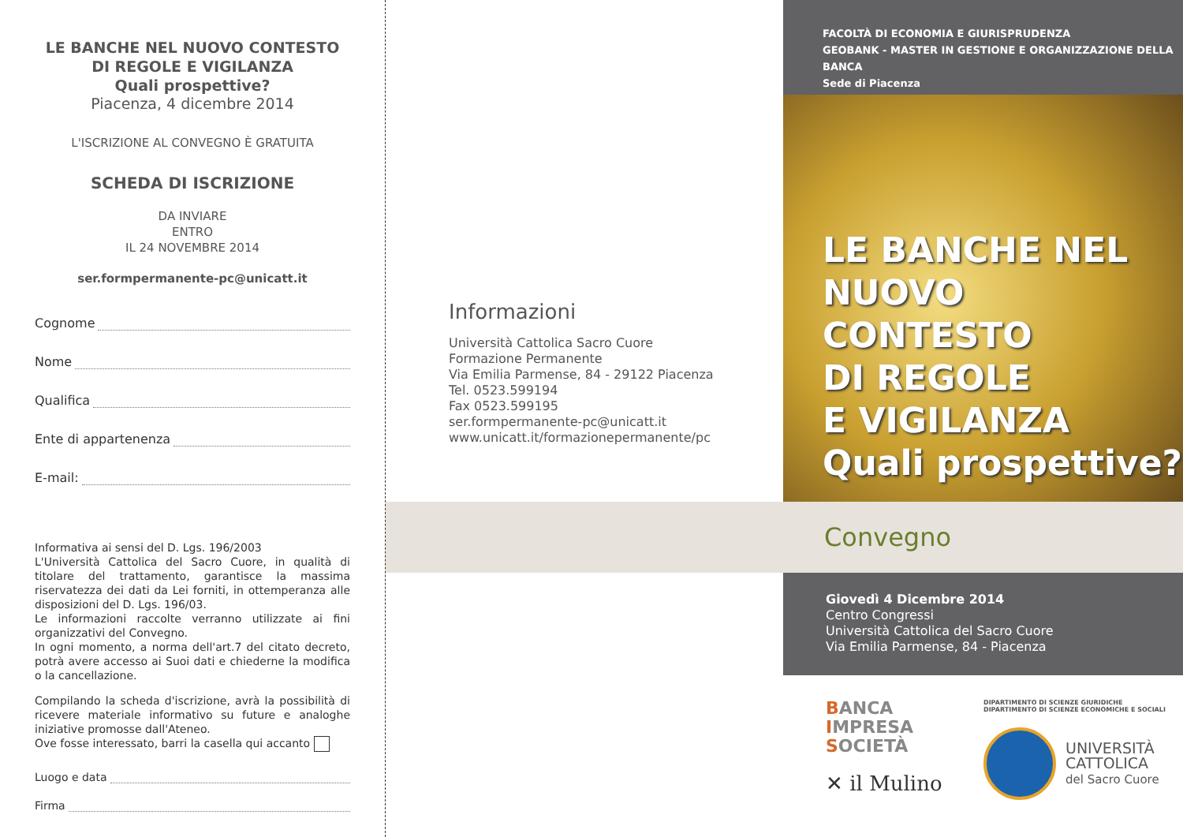LE BANCHE NEL NUOVO CONTESTO
DI REGOLE E VIGILANZA
Quali prospettive?
Piacenza, 4 dicembre 2014
L'ISCRIZIONE AL CONVEGNO È GRATUITA
SCHEDA DI ISCRIZIONE
DA INVIARE
ENTRO
IL 24 NOVEMBRE 2014
ser.formpermanente-pc@unicatt.it
Cognome
Nome
Qualifica
Ente di appartenenza
E-mail:
Informativa ai sensi del D. Lgs. 196/2003
L'Università Cattolica del Sacro Cuore, in qualità di titolare del trattamento, garantisce la massima riservatezza dei dati da Lei forniti, in ottemperanza alle disposizioni del D. Lgs. 196/03.
Le informazioni raccolte verranno utilizzate ai fini organizzativi del Convegno.
In ogni momento, a norma dell'art.7 del citato decreto, potrà avere accesso ai Suoi dati e chiederne la modifica o la cancellazione.
Compilando la scheda d'iscrizione, avrà la possibilità di ricevere materiale informativo su future e analoghe iniziative promosse dall'Ateneo.
Ove fosse interessato, barri la casella qui accanto
Luogo e data
Firma
Informazioni
Università Cattolica Sacro Cuore
Formazione Permanente
Via Emilia Parmense, 84 - 29122 Piacenza
Tel. 0523.599194
Fax 0523.599195
ser.formpermanente-pc@unicatt.it
www.unicatt.it/formazionepermanente/pc
FACOLTÀ DI ECONOMIA E GIURISPRUDENZA
GEOBANK - MASTER IN GESTIONE E ORGANIZZAZIONE DELLA BANCA
Sede di Piacenza
LE BANCHE NEL
NUOVO CONTESTO
DI REGOLE
E VIGILANZA
Quali prospettive?
Convegno
Giovedì 4 Dicembre 2014
Centro Congressi
Università Cattolica del Sacro Cuore
Via Emilia Parmense, 84 - Piacenza
BANCA
IMPRESA
SOCIETÀ
✕ il Mulino
DIPARTIMENTO DI SCIENZE GIURIDICHE
DIPARTIMENTO DI SCIENZE ECONOMICHE E SOCIALI
UNIVERSITÀ
CATTOLICA
del Sacro Cuore